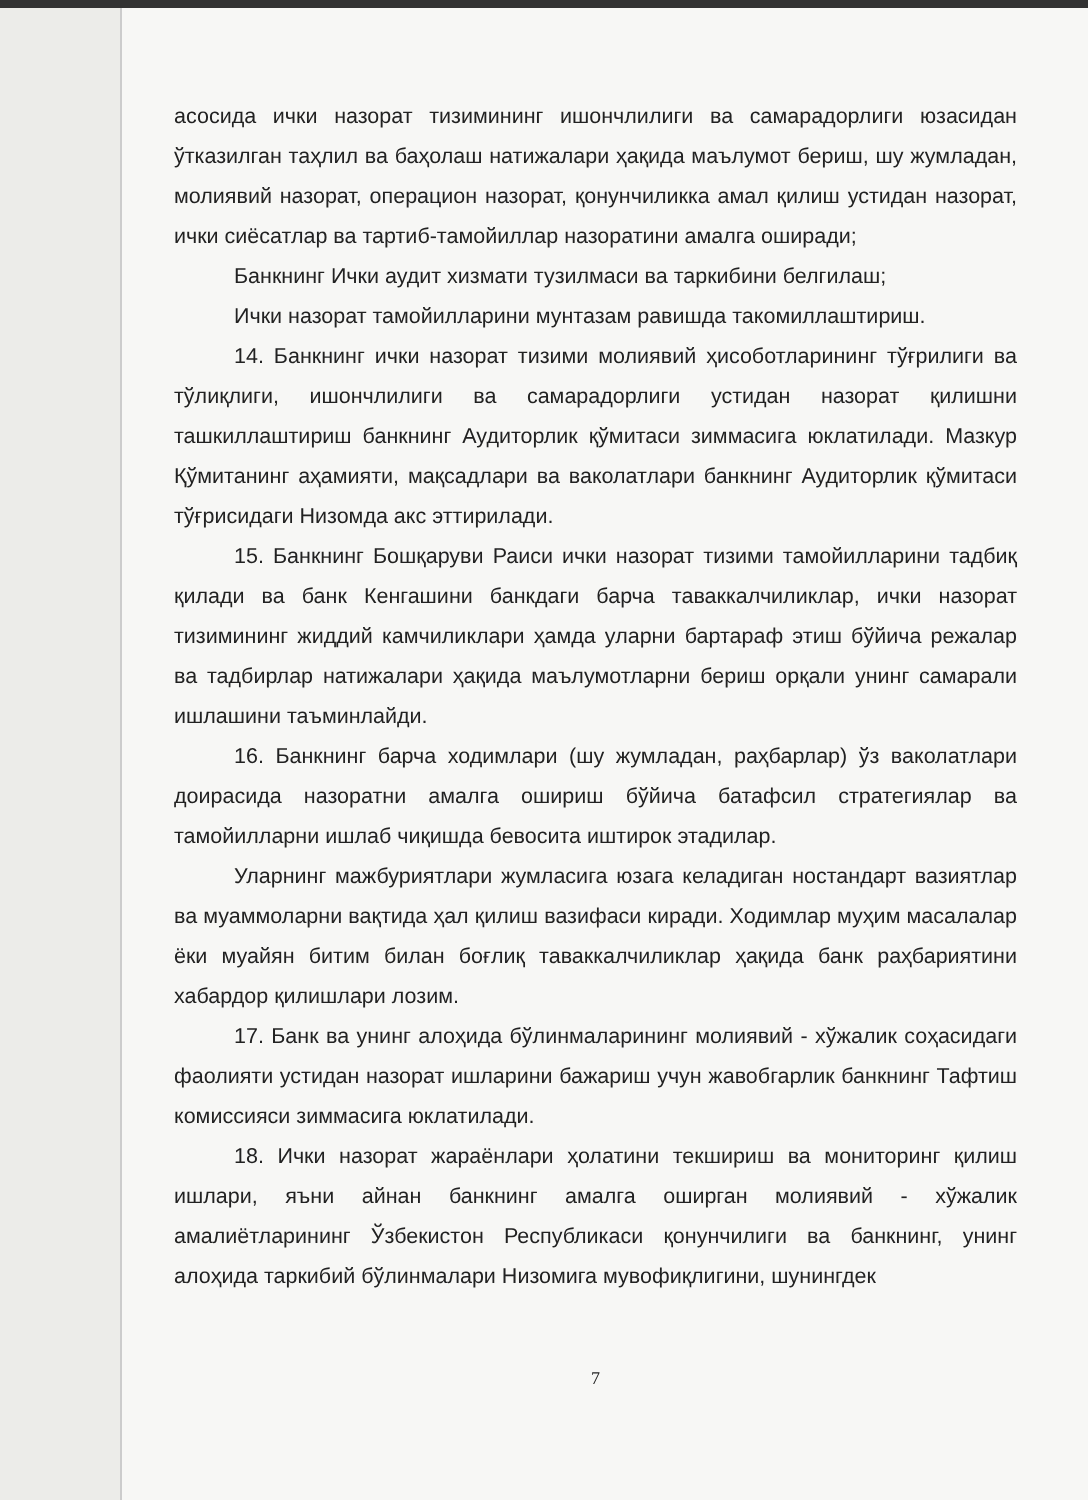асосида ички назорат тизимининг ишончлилиги ва самарадорлиги юзасидан ўтказилган таҳлил ва баҳолаш натижалари ҳақида маълумот бериш, шу жумладан, молиявий назорат, операцион назорат, қонунчиликка амал қилиш устидан назорат, ички сиёсатлар ва тартиб-тамойиллар назоратини амалга оширади;
Банкнинг Ички аудит хизмати тузилмаси ва таркибини белгилаш;
Ички назорат тамойилларини мунтазам равишда такомиллаштириш.
14. Банкнинг ички назорат тизими молиявий ҳисоботларининг тўғрилиги ва тўлиқлиги, ишончлилиги ва самарадорлиги устидан назорат қилишни ташкиллаштириш банкнинг Аудиторлик қўмитаси зиммасига юклатилади. Мазкур Қўмитанинг аҳамияти, мақсадлари ва ваколатлари банкнинг Аудиторлик қўмитаси тўғрисидаги Низомда акс эттирилади.
15. Банкнинг Бошқаруви Раиси ички назорат тизими тамойилларини тадбиқ қилади ва банк Кенгашини банкдаги барча таваккалчиликлар, ички назорат тизимининг жиддий камчиликлари ҳамда уларни бартараф этиш бўйича режалар ва тадбирлар натижалари ҳақида маълумотларни бериш орқали унинг самарали ишлашини таъминлайди.
16. Банкнинг барча ходимлари (шу жумладан, раҳбарлар) ўз ваколатлари доирасида назоратни амалга ошириш бўйича батафсил стратегиялар ва тамойилларни ишлаб чиқишда бевосита иштирок этадилар.
Уларнинг мажбуриятлари жумласига юзага келадиган ностандарт вазиятлар ва муаммоларни вақтида ҳал қилиш вазифаси киради. Ходимлар муҳим масалалар ёки муайян битим билан боғлиқ таваккалчиликлар ҳақида банк раҳбариятини хабардор қилишлари лозим.
17. Банк ва унинг алоҳида бўлинмаларининг молиявий - хўжалик соҳасидаги фаолияти устидан назорат ишларини бажариш учун жавобгарлик банкнинг Тафтиш комиссияси зиммасига юклатилади.
18. Ички назорат жараёнлари ҳолатини текшириш ва мониторинг қилиш ишлари, яъни айнан банкнинг амалга оширган молиявий - хўжалик амалиётларининг Ўзбекистон Республикаси қонунчилиги ва банкнинг, унинг алоҳида таркибий бўлинмалари Низомига мувофиқлигини, шунингдек
7